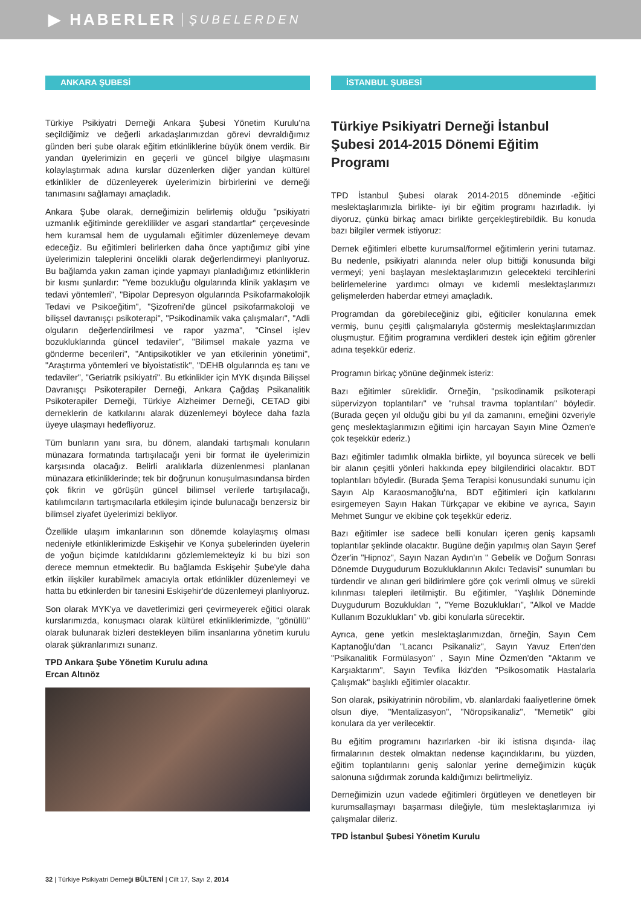▶ HABERLER ŞUBELERDEN
ANKARA ŞUBESİ
Türkiye Psikiyatri Derneği Ankara Şubesi Yönetim Kurulu'na seçildiğimiz ve değerli arkadaşlarımızdan görevi devraldığımız günden beri şube olarak eğitim etkinliklerine büyük önem verdik. Bir yandan üyelerimizin en geçerli ve güncel bilgiye ulaşmasını kolaylaştırmak adına kurslar düzenlerken diğer yandan kültürel etkinlikler de düzenleyerek üyelerimizin birbirlerini ve derneği tanımasını sağlamayı amaçladık.
Ankara Şube olarak, derneğimizin belirlemiş olduğu "psikiyatri uzmanlık eğitiminde gereklilikler ve asgari standartlar" çerçevesinde hem kuramsal hem de uygulamalı eğitimler düzenlemeye devam edeceğiz. Bu eğitimleri belirlerken daha önce yaptığımız gibi yine üyelerimizin taleplerini öncelikli olarak değerlendirmeyi planlıyoruz. Bu bağlamda yakın zaman içinde yapmayı planladığımız etkinliklerin bir kısmı şunlardır: "Yeme bozukluğu olgularında klinik yaklaşım ve tedavi yöntemleri", "Bipolar Depresyon olgularında Psikofarmakolojik Tedavi ve Psikoeğitim", "Şizofreni'de güncel psikofarmakoloji ve bilişsel davranışçı psikoterapi", "Psikodinamik vaka çalışmaları", "Adli olguların değerlendirilmesi ve rapor yazma", "Cinsel işlev bozukluklarında güncel tedaviler", "Bilimsel makale yazma ve gönderme becerileri", "Antipsikotikler ve yan etkilerinin yönetimi", "Araştırma yöntemleri ve biyoistatistik", "DEHB olgularında eş tanı ve tedaviler", "Geriatrik psikiyatri". Bu etkinlikler için MYK dışında Bilişsel Davranışçı Psikoterapiler Derneği, Ankara Çağdaş Psikanalitik Psikoterapiler Derneği, Türkiye Alzheimer Derneği, CETAD gibi derneklerin de katkılarını alarak düzenlemeyi böylece daha fazla üyeye ulaşmayı hedefliyoruz.
Tüm bunların yanı sıra, bu dönem, alandaki tartışmalı konuların münazara formatında tartışılacağı yeni bir format ile üyelerimizin karşısında olacağız. Belirli aralıklarla düzenlenmesi planlanan münazara etkinliklerinde; tek bir doğrunun konuşulmasındansa birden çok fikrin ve görüşün güncel bilimsel verilerle tartışılacağı, katılımcıların tartışmacılarla etkileşim içinde bulunacağı benzersiz bir bilimsel ziyafet üyelerimizi bekliyor.
Özellikle ulaşım imkanlarının son dönemde kolaylaşmış olması nedeniyle etkinliklerimizde Eskişehir ve Konya şubelerinden üyelerin de yoğun biçimde katıldıklarını gözlemlemekteyiz ki bu bizi son derece memnun etmektedir. Bu bağlamda Eskişehir Şube'yle daha etkin ilişkiler kurabilmek amacıyla ortak etkinlikler düzenlemeyi ve hatta bu etkinlerden bir tanesini Eskişehir'de düzenlemeyi planlıyoruz.
Son olarak MYK'ya ve davetlerimizi geri çevirmeyerek eğitici olarak kurslarımızda, konuşmacı olarak kültürel etkinliklerimizde, "gönüllü" olarak bulunarak bizleri destekleyen bilim insanlarına yönetim kurulu olarak şükranlarımızı sunarız.
TPD Ankara Şube Yönetim Kurulu adına
Ercan Altınöz
İSTANBUL ŞUBESİ
Türkiye Psikiyatri Derneği İstanbul Şubesi 2014-2015 Dönemi Eğitim Programı
TPD İstanbul Şubesi olarak 2014-2015 döneminde -eğitici meslektaşlarımızla birlikte- iyi bir eğitim programı hazırladık. İyi diyoruz, çünkü birkaç amacı birlikte gerçekleştirebildik. Bu konuda bazı bilgiler vermek istiyoruz:
Dernek eğitimleri elbette kurumsal/formel eğitimlerin yerini tutamaz. Bu nedenle, psikiyatri alanında neler olup bittiği konusunda bilgi vermeyi; yeni başlayan meslektaşlarımızın gelecekteki tercihlerini belirlemelerine yardımcı olmayı ve kıdemli meslektaşlarımızı gelişmelerden haberdar etmeyi amaçladık.
Programdan da görebileceğiniz gibi, eğiticiler konularına emek vermiş, bunu çeşitli çalışmalarıyla göstermiş meslektaşlarımızdan oluşmuştur. Eğitim programına verdikleri destek için eğitim görenler adına teşekkür ederiz.
Programın birkaç yönüne değinmek isteriz:
Bazı eğitimler süreklidir. Örneğin, "psikodinamik psikoterapi süpervizyon toplantıları" ve "ruhsal travma toplantıları" böyledir. (Burada geçen yıl olduğu gibi bu yıl da zamanını, emeğini özveriyle genç meslektaşlarımızın eğitimi için harcayan Sayın Mine Özmen'e çok teşekkür ederiz.)
Bazı eğitimler tadımlık olmakla birlikte, yıl boyunca sürecek ve belli bir alanın çeşitli yönleri hakkında epey bilgilendirici olacaktır. BDT toplantıları böyledir. (Burada Şema Terapisi konusundaki sunumu için Sayın Alp Karaosmanoğlu'na, BDT eğitimleri için katkılarını esirgemeyen Sayın Hakan Türkçapar ve ekibine ve ayrıca, Sayın Mehmet Sungur ve ekibine çok teşekkür ederiz.
Bazı eğitimler ise sadece belli konuları içeren geniş kapsamlı toplantılar şeklinde olacaktır. Bugüne değin yapılmış olan Sayın Şeref Özer'in "Hipnoz", Sayın Nazan Aydın'ın " Gebelik ve Doğum Sonrası Dönemde Duygudurum Bozukluklarının Akılcı Tedavisi" sunumları bu türdendir ve alınan geri bildirimlere göre çok verimli olmuş ve sürekli kılınması talepleri iletilmiştir. Bu eğitimler, "Yaşlılık Döneminde Duygudurum Bozuklukları ", "Yeme Bozuklukları", "Alkol ve Madde Kullanım Bozuklukları" vb. gibi konularla sürecektir.
Ayrıca, gene yetkin meslektaşlarımızdan, örneğin, Sayın Cem Kaptanoğlu'dan "Lacancı Psikanaliz", Sayın Yavuz Erten'den "Psikanalitik Formülasyon" , Sayın Mine Özmen'den "Aktarım ve Karşıaktarım", Sayın Tevfika İkiz'den "Psikosomatik Hastalarla Çalışmak" başlıklı eğitimler olacaktır.
Son olarak, psikiyatrinin nörobilim, vb. alanlardaki faaliyetlerine örnek olsun diye, "Mentalizasyon", "Nöropsikanaliz", "Memetik" gibi konulara da yer verilecektir.
Bu eğitim programını hazırlarken -bir iki istisna dışında- ilaç firmalarının destek olmaktan nedense kaçındıklarını, bu yüzden, eğitim toplantılarını geniş salonlar yerine derneğimizin küçük salonuna sığdırmak zorunda kaldığımızı belirtmeliyiz.
Derneğimizin uzun vadede eğitimleri örgütleyen ve denetleyen bir kurumsallaşmayı başarması dileğiyle, tüm meslektaşlarımıza iyi çalışmalar dileriz.
TPD İstanbul Şubesi Yönetim Kurulu
32 | Türkiye Psikiyatri Derneği BÜLTENİ | Cilt 17, Sayı 2, 2014